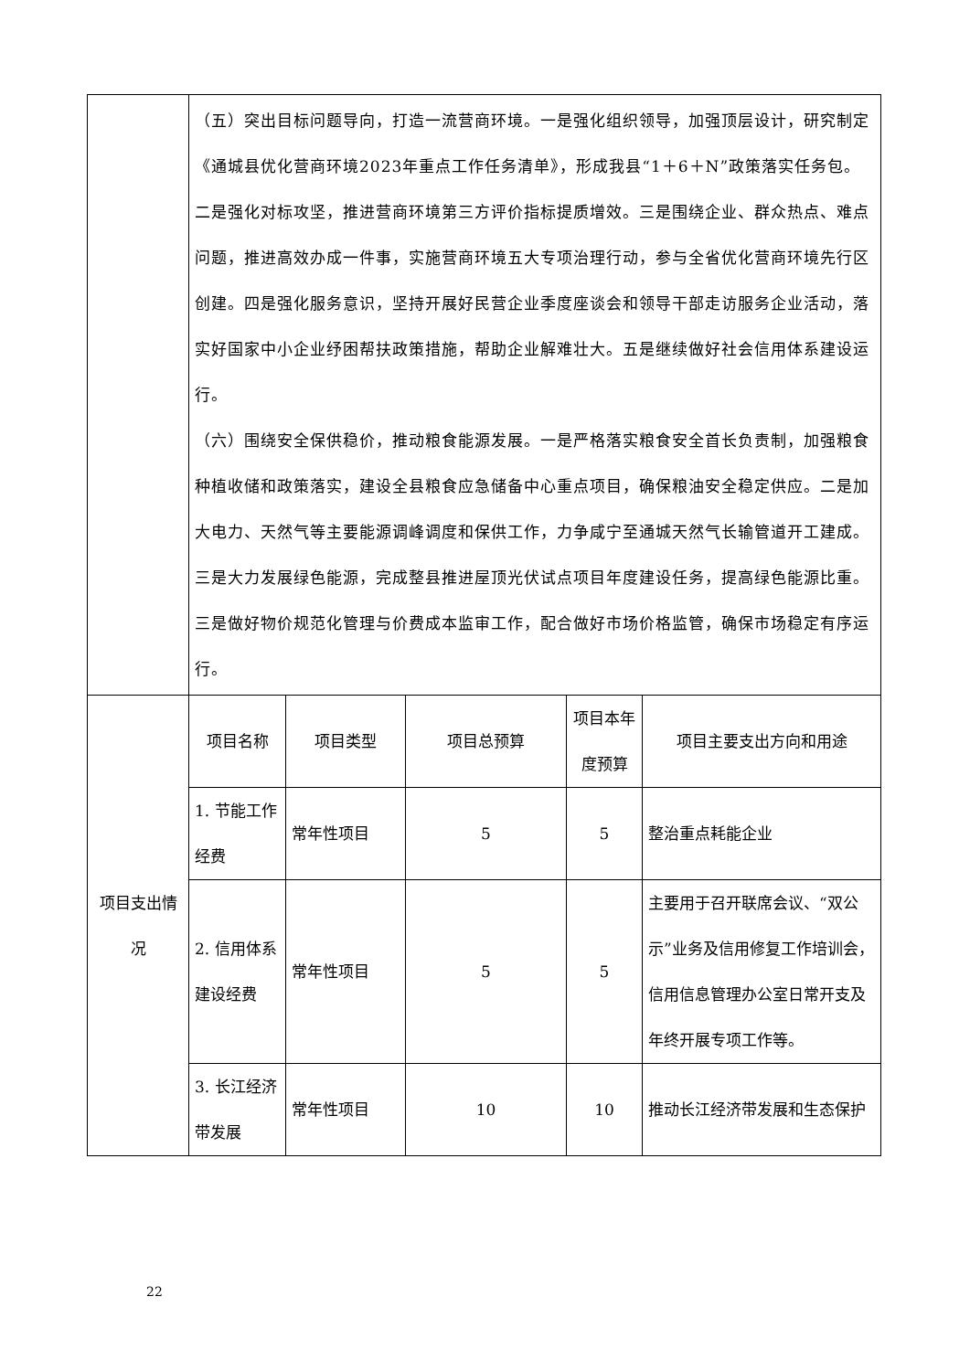| | （五）突出目标问题导向，打造一流营商环境。一是强化组织领导，加强顶层设计，研究制定《通城县优化营商环境2023年重点工作任务清单》，形成我县“1＋6＋N”政策落实任务包。二是强化对标攻坚，推进营商环境第三方评价指标提质增效。三是围绕企业、群众热点、难点问题，推进高效办成一件事，实施营商环境五大专项治理行动，参与全省优化营商环境先行区创建。四是强化服务意识，坚持开展好民营企业季度座谈会和领导干部走访服务企业活动，落实好国家中小企业纾困帮扶政策措施，帮助企业解难壮大。五是继续做好社会信用体系建设运行。 （六）围绕安全保供稳价，推动粮食能源发展。一是严格落实粮食安全首长负责制，加强粮食种植收储和政策落实，建设全县粮食应急储备中心重点项目，确保粮油安全稳定供应。二是加大电力、天然气等主要能源调峰调度和保供工作，力争咸宁至通城天然气长输管道开工建成。三是大力发展绿色能源，完成整县推进屋顶光伏试点项目年度建设任务，提高绿色能源比重。三是做好物价规范化管理与价费成本监审工作，配合做好市场价格监管，确保市场稳定有序运行。 | | | | |
| 项目支出情况 | 项目名称 | 项目类型 | 项目总预算 | 项目本年度预算 | 项目主要支出方向和用途 |
| | 1. 节能工作经费 | 常年性项目 | 5 | 5 | 整治重点耗能企业 |
| | 2. 信用体系建设经费 | 常年性项目 | 5 | 5 | 主要用于召开联席会议、“双公示”业务及信用修复工作培训会，信用信息管理办公室日常开支及年终开展专项工作等。 |
| | 3. 长江经济带发展 | 常年性项目 | 10 | 10 | 推动长江经济带发展和生态保护 |
22